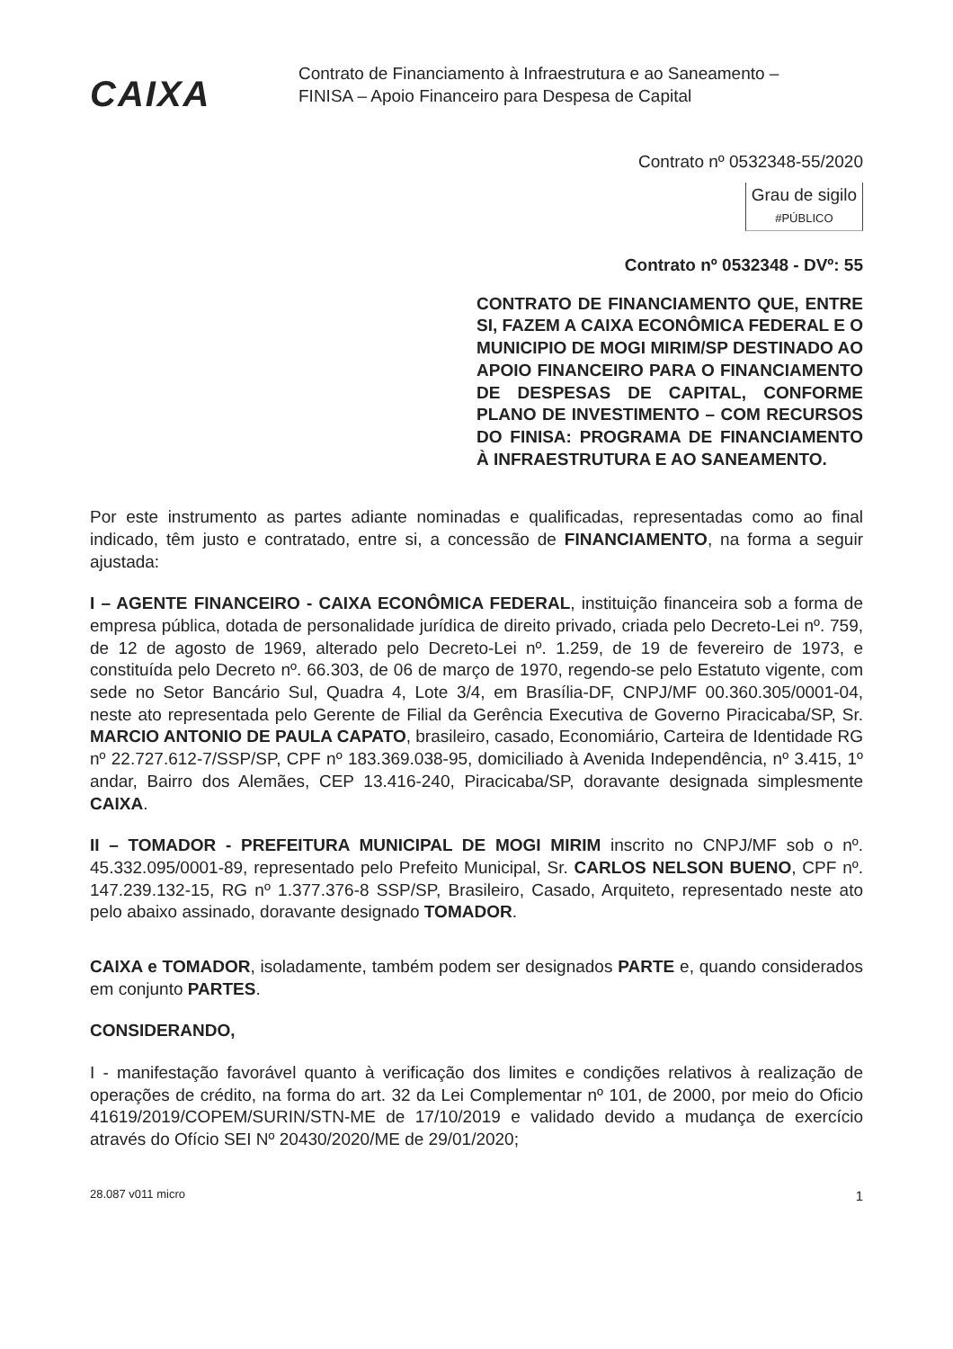CAIXA
Contrato de Financiamento à Infraestrutura e ao Saneamento –
FINISA – Apoio Financeiro para Despesa de Capital
Contrato nº 0532348-55/2020
Grau de sigilo
#PÚBLICO
Contrato nº 0532348 - DVº: 55
CONTRATO DE FINANCIAMENTO QUE, ENTRE SI, FAZEM A CAIXA ECONÔMICA FEDERAL E O MUNICIPIO DE MOGI MIRIM/SP DESTINADO AO APOIO FINANCEIRO PARA O FINANCIAMENTO DE DESPESAS DE CAPITAL, CONFORME PLANO DE INVESTIMENTO – COM RECURSOS DO FINISA: PROGRAMA DE FINANCIAMENTO À INFRAESTRUTURA E AO SANEAMENTO.
Por este instrumento as partes adiante nominadas e qualificadas, representadas como ao final indicado, têm justo e contratado, entre si, a concessão de FINANCIAMENTO, na forma a seguir ajustada:
I – AGENTE FINANCEIRO - CAIXA ECONÔMICA FEDERAL, instituição financeira sob a forma de empresa pública, dotada de personalidade jurídica de direito privado, criada pelo Decreto-Lei nº. 759, de 12 de agosto de 1969, alterado pelo Decreto-Lei nº. 1.259, de 19 de fevereiro de 1973, e constituída pelo Decreto nº. 66.303, de 06 de março de 1970, regendo-se pelo Estatuto vigente, com sede no Setor Bancário Sul, Quadra 4, Lote 3/4, em Brasília-DF, CNPJ/MF 00.360.305/0001-04, neste ato representada pelo Gerente de Filial da Gerência Executiva de Governo Piracicaba/SP, Sr. MARCIO ANTONIO DE PAULA CAPATO, brasileiro, casado, Economiário, Carteira de Identidade RG nº 22.727.612-7/SSP/SP, CPF nº 183.369.038-95, domiciliado à Avenida Independência, nº 3.415, 1º andar, Bairro dos Alemães, CEP 13.416-240, Piracicaba/SP, doravante designada simplesmente CAIXA.
II – TOMADOR - PREFEITURA MUNICIPAL DE MOGI MIRIM inscrito no CNPJ/MF sob o nº. 45.332.095/0001-89, representado pelo Prefeito Municipal, Sr. CARLOS NELSON BUENO, CPF nº. 147.239.132-15, RG nº 1.377.376-8 SSP/SP, Brasileiro, Casado, Arquiteto, representado neste ato pelo abaixo assinado, doravante designado TOMADOR.
CAIXA e TOMADOR, isoladamente, também podem ser designados PARTE e, quando considerados em conjunto PARTES.
CONSIDERANDO,
I - manifestação favorável quanto à verificação dos limites e condições relativos à realização de operações de crédito, na forma do art. 32 da Lei Complementar nº 101, de 2000, por meio do Oficio 41619/2019/COPEM/SURIN/STN-ME de 17/10/2019 e validado devido a mudança de exercício através do Ofício SEI Nº 20430/2020/ME de 29/01/2020;
28.087 v011 micro 1